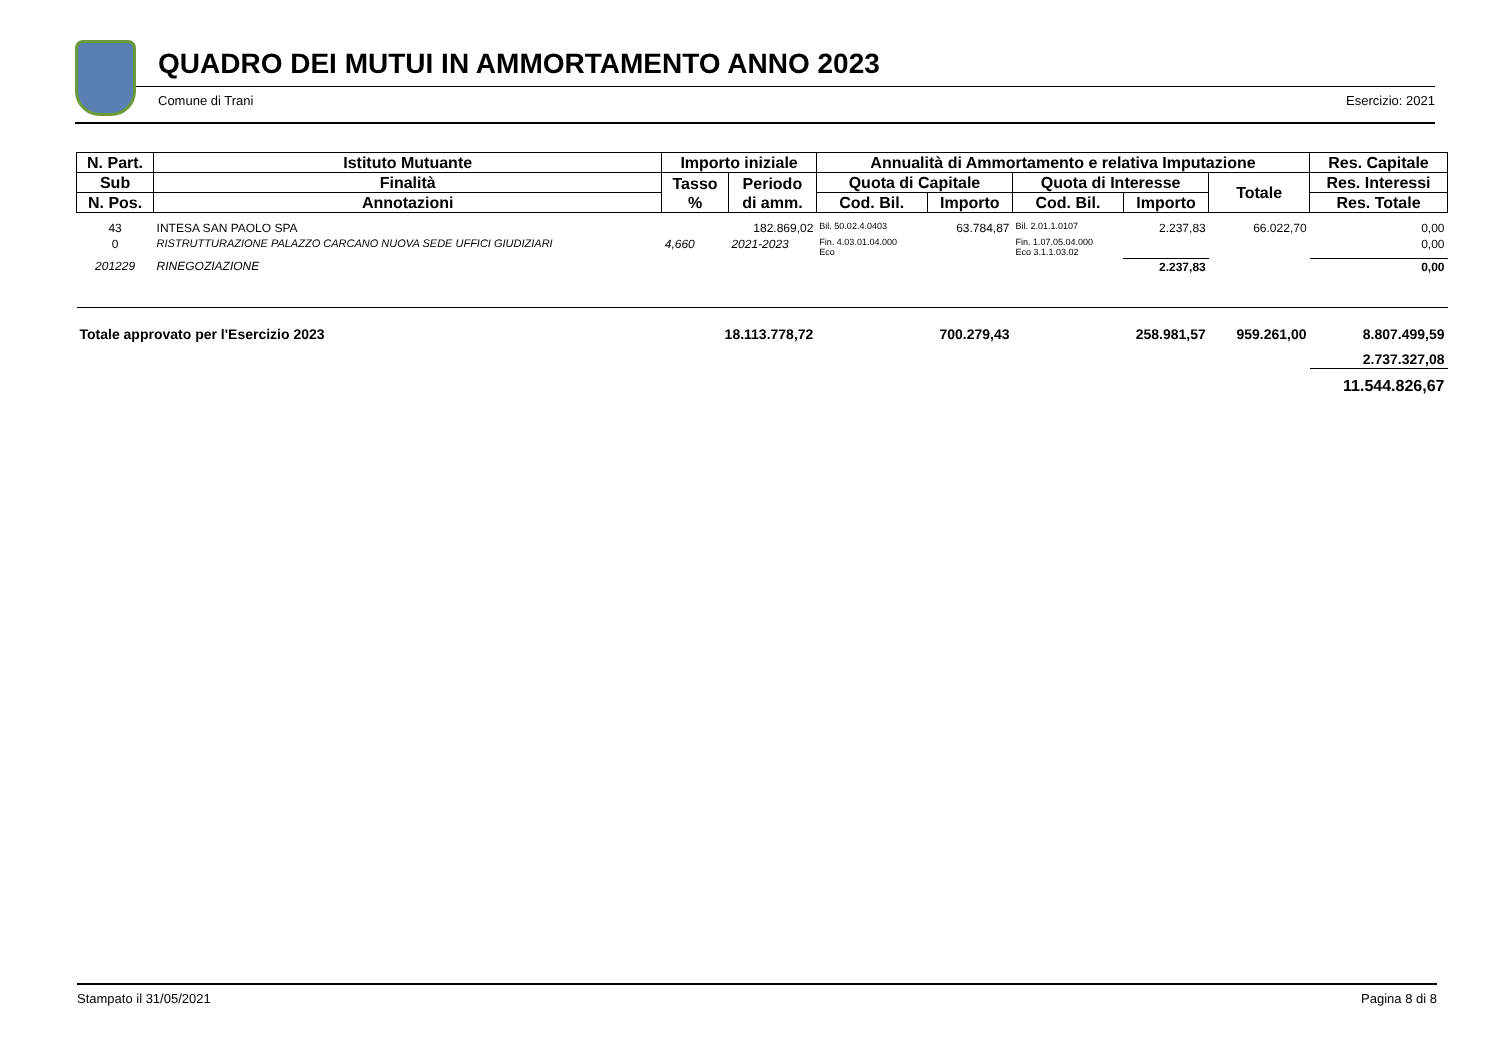QUADRO DEI MUTUI IN AMMORTAMENTO ANNO 2023
Comune di Trani Esercizio: 2021
| N. Part. | Istituto Mutuante | Importo iniziale | | Annualità di Ammortamento e relativa Imputazione | | | | | Res. Capitale |
| --- | --- | --- | --- | --- | --- | --- | --- | --- | --- |
| Sub | Finalità | Tasso % | Periodo di amm. | Quota di Capitale | | Quota di Interesse | | Totale | Res. Interessi |
| N. Pos. | Annotazioni | | | Cod. Bil. | Importo | Cod. Bil. | Importo | | Res. Totale |
| 43 | INTESA SAN PAOLO SPA | | 182.869,02 | Bil. 50.02.4.0403 | 63.784,87 | Bil. 2.01.1.0107 | 2.237,83 | 66.022,70 | 0,00 |
| 0 | RISTRUTTURAZIONE PALAZZO CARCANO NUOVA SEDE UFFICI GIUDIZIARI | 4,660 | 2021-2023 | Fin. 4.03.01.04.000 Eco | | Fin. 1.07.05.04.000 Eco 3.1.1.03.02 | | | 0,00 |
| 201229 | RINEGOZIAZIONE | | | | | | 2.237,83 | | 0,00 |
| Totale approvato per l'Esercizio 2023 | | 18.113.778,72 | | 700.279,43 | | 258.981,57 | | 959.261,00 | 8.807.499,59 |
| | | | | | | | | | 2.737.327,08 |
| | | | | | | | | | 11.544.826,67 |
Stampato il 31/05/2021 Pagina 8 di 8